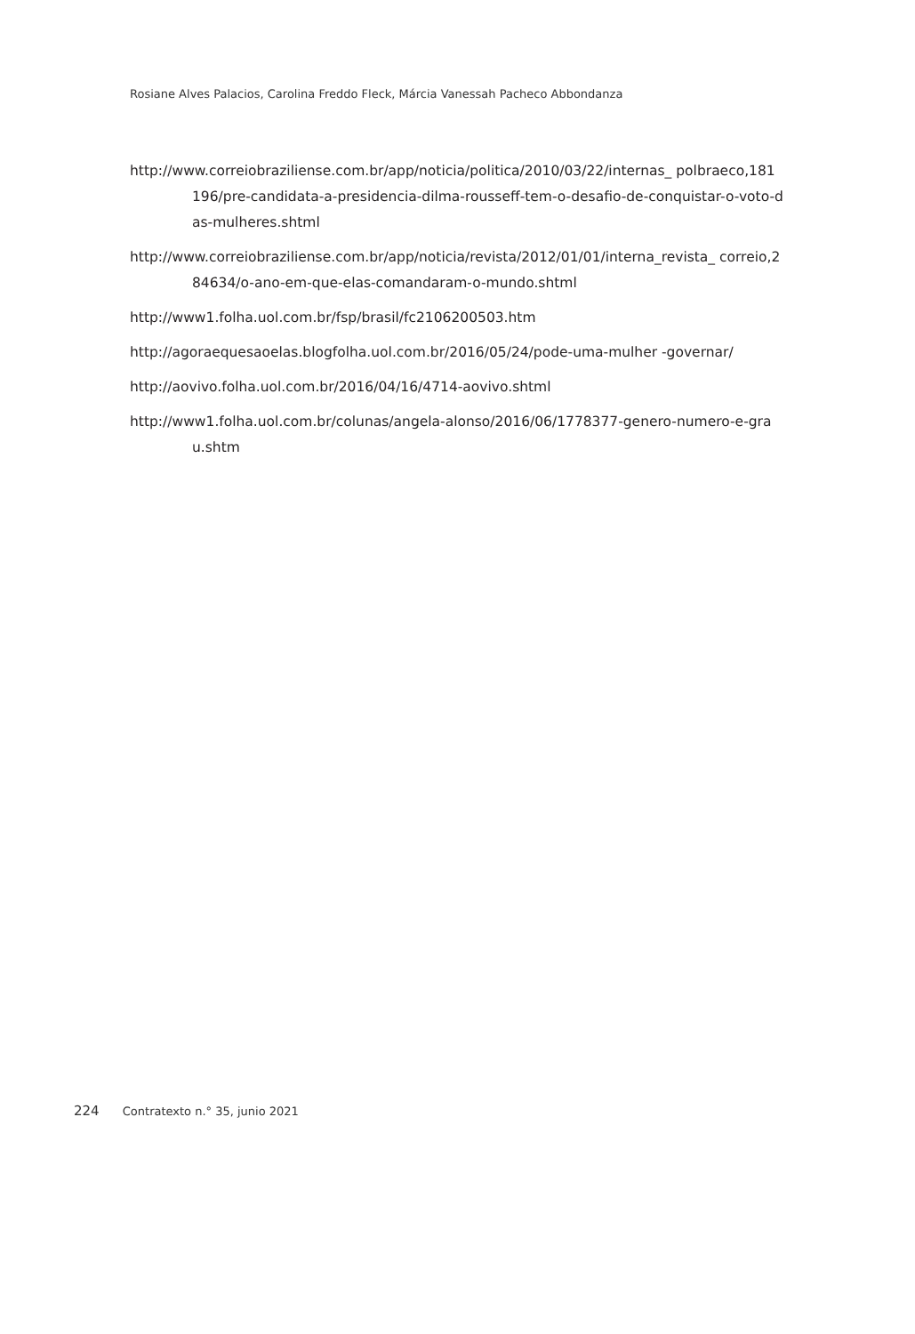Rosiane Alves Palacios, Carolina Freddo Fleck, Márcia Vanessah Pacheco Abbondanza
http://www.correiobraziliense.com.br/app/noticia/politica/2010/03/22/internas_ polbraeco,181196/pre-candidata-a-presidencia-dilma-rousseff-tem-o-desafio-de-conquistar-o-voto-das-mulheres.shtml
http://www.correiobraziliense.com.br/app/noticia/revista/2012/01/01/interna_revista_ correio,284634/o-ano-em-que-elas-comandaram-o-mundo.shtml
http://www1.folha.uol.com.br/fsp/brasil/fc2106200503.htm
http://agoraequesaoelas.blogfolha.uol.com.br/2016/05/24/pode-uma-mulher -governar/
http://aovivo.folha.uol.com.br/2016/04/16/4714-aovivo.shtml
http://www1.folha.uol.com.br/colunas/angela-alonso/2016/06/1778377-genero-numero-e-grau.shtm
224 Contratexto n.° 35, junio 2021